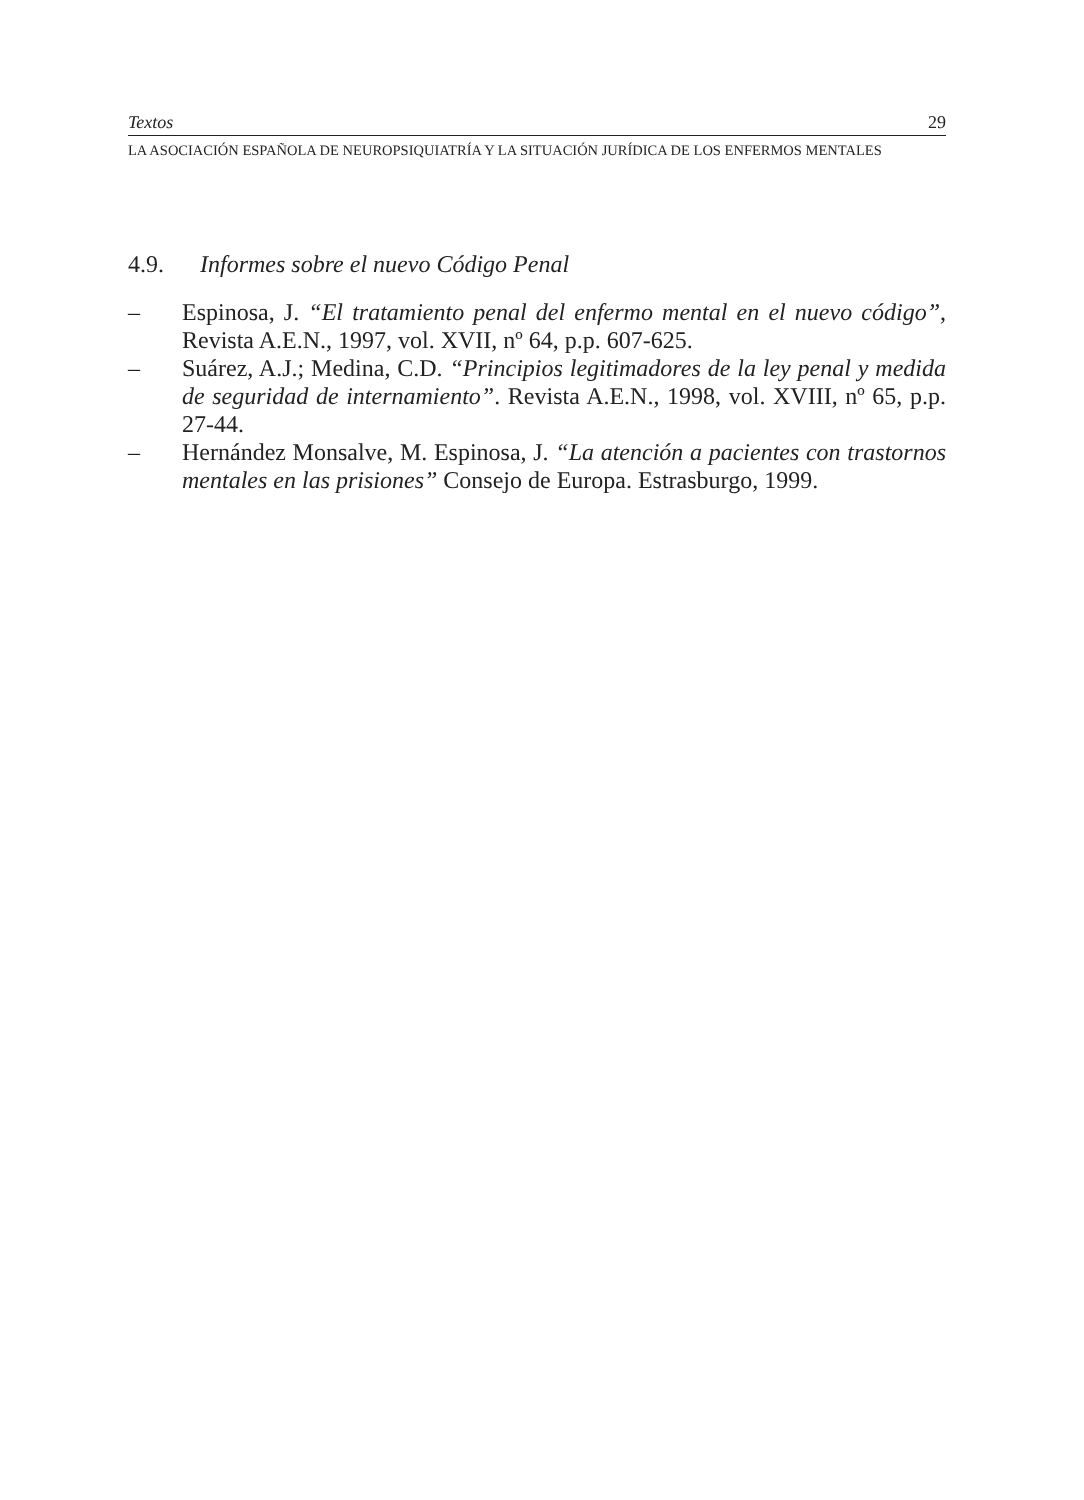Textos 29
LA ASOCIACIÓN ESPAÑOLA DE NEUROPSIQUIATRÍA Y LA SITUACIÓN JURÍDICA DE LOS ENFERMOS MENTALES
4.9. Informes sobre el nuevo Código Penal
– Espinosa, J. “El tratamiento penal del enfermo mental en el nuevo código”, Revista A.E.N., 1997, vol. XVII, nº 64, p.p. 607-625.
– Suárez, A.J.; Medina, C.D. “Principios legitimadores de la ley penal y medida de seguridad de internamiento”. Revista A.E.N., 1998, vol. XVIII, nº 65, p.p. 27-44.
– Hernández Monsalve, M. Espinosa, J. “La atención a pacientes con trastornos mentales en las prisiones” Consejo de Europa. Estrasburgo, 1999.